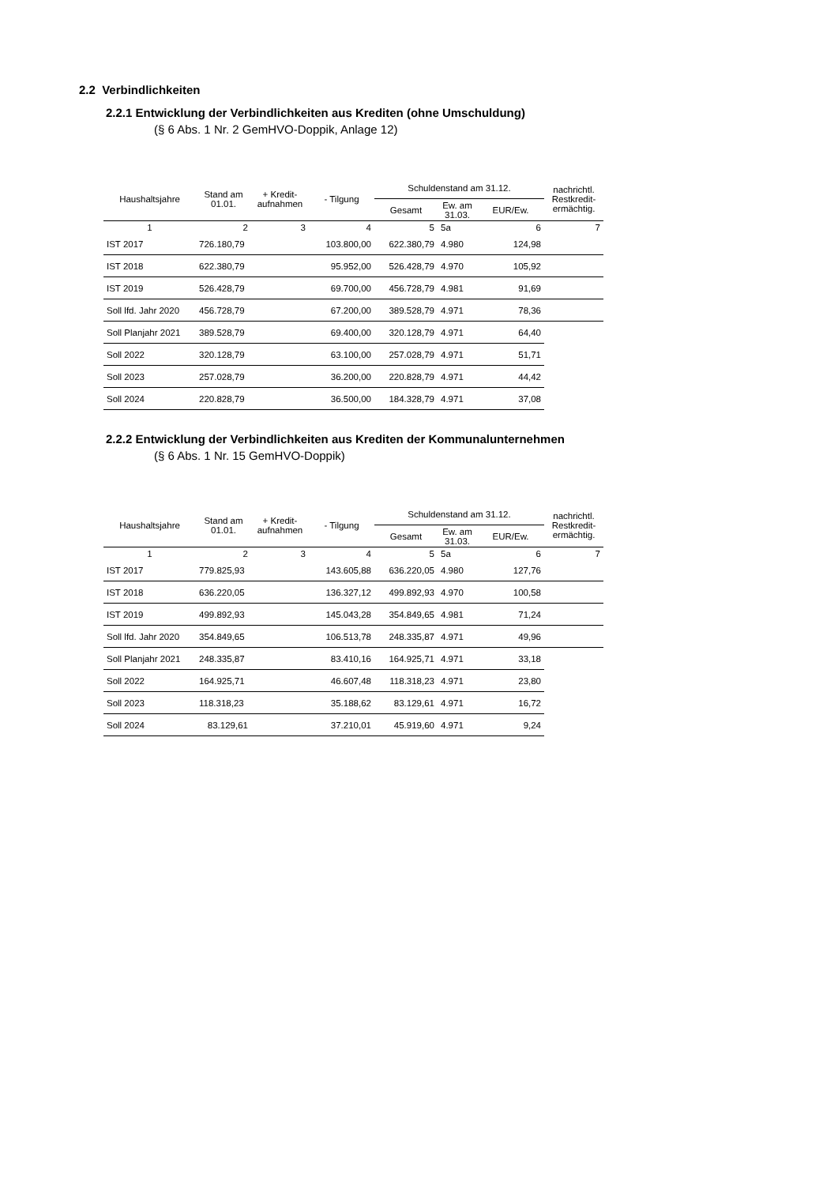2.2 Verbindlichkeiten
2.2.1 Entwicklung der Verbindlichkeiten aus Krediten (ohne Umschuldung)
(§ 6 Abs. 1 Nr. 2 GemHVO-Doppik, Anlage 12)
| Haushaltsjahre | Stand am 01.01. | + Kredit- aufnahmen | - Tilgung | Schuldenstand am 31.12. | | | nachrichtl. Restkredit- ermächtig. |
| --- | --- | --- | --- | --- | --- | --- | --- |
| | | | | Gesamt | Ew. am 31.03. | EUR/Ew. | |
| 1 | 2 | 3 | 4 | 5 | 5a | 6 | 7 |
| IST 2017 | 726.180,79 | | 103.800,00 | 622.380,79 | 4.980 | 124,98 | |
| IST 2018 | 622.380,79 | | 95.952,00 | 526.428,79 | 4.970 | 105,92 | |
| IST 2019 | 526.428,79 | | 69.700,00 | 456.728,79 | 4.981 | 91,69 | |
| Soll lfd. Jahr 2020 | 456.728,79 | | 67.200,00 | 389.528,79 | 4.971 | 78,36 | |
| Soll Planjahr 2021 | 389.528,79 | | 69.400,00 | 320.128,79 | 4.971 | 64,40 | |
| Soll 2022 | 320.128,79 | | 63.100,00 | 257.028,79 | 4.971 | 51,71 | |
| Soll 2023 | 257.028,79 | | 36.200,00 | 220.828,79 | 4.971 | 44,42 | |
| Soll 2024 | 220.828,79 | | 36.500,00 | 184.328,79 | 4.971 | 37,08 | |
2.2.2 Entwicklung der Verbindlichkeiten aus Krediten der Kommunalunternehmen
(§ 6 Abs. 1 Nr. 15 GemHVO-Doppik)
| Haushaltsjahre | Stand am 01.01. | + Kredit- aufnahmen | - Tilgung | Schuldenstand am 31.12. | | | nachrichtl. Restkredit- ermächtig. |
| --- | --- | --- | --- | --- | --- | --- | --- |
| | | | | Gesamt | Ew. am 31.03. | EUR/Ew. | |
| 1 | 2 | 3 | 4 | 5 | 5a | 6 | 7 |
| IST 2017 | 779.825,93 | | 143.605,88 | 636.220,05 | 4.980 | 127,76 | |
| IST 2018 | 636.220,05 | | 136.327,12 | 499.892,93 | 4.970 | 100,58 | |
| IST 2019 | 499.892,93 | | 145.043,28 | 354.849,65 | 4.981 | 71,24 | |
| Soll lfd. Jahr 2020 | 354.849,65 | | 106.513,78 | 248.335,87 | 4.971 | 49,96 | |
| Soll Planjahr 2021 | 248.335,87 | | 83.410,16 | 164.925,71 | 4.971 | 33,18 | |
| Soll 2022 | 164.925,71 | | 46.607,48 | 118.318,23 | 4.971 | 23,80 | |
| Soll 2023 | 118.318,23 | | 35.188,62 | 83.129,61 | 4.971 | 16,72 | |
| Soll 2024 | 83.129,61 | | 37.210,01 | 45.919,60 | 4.971 | 9,24 | |